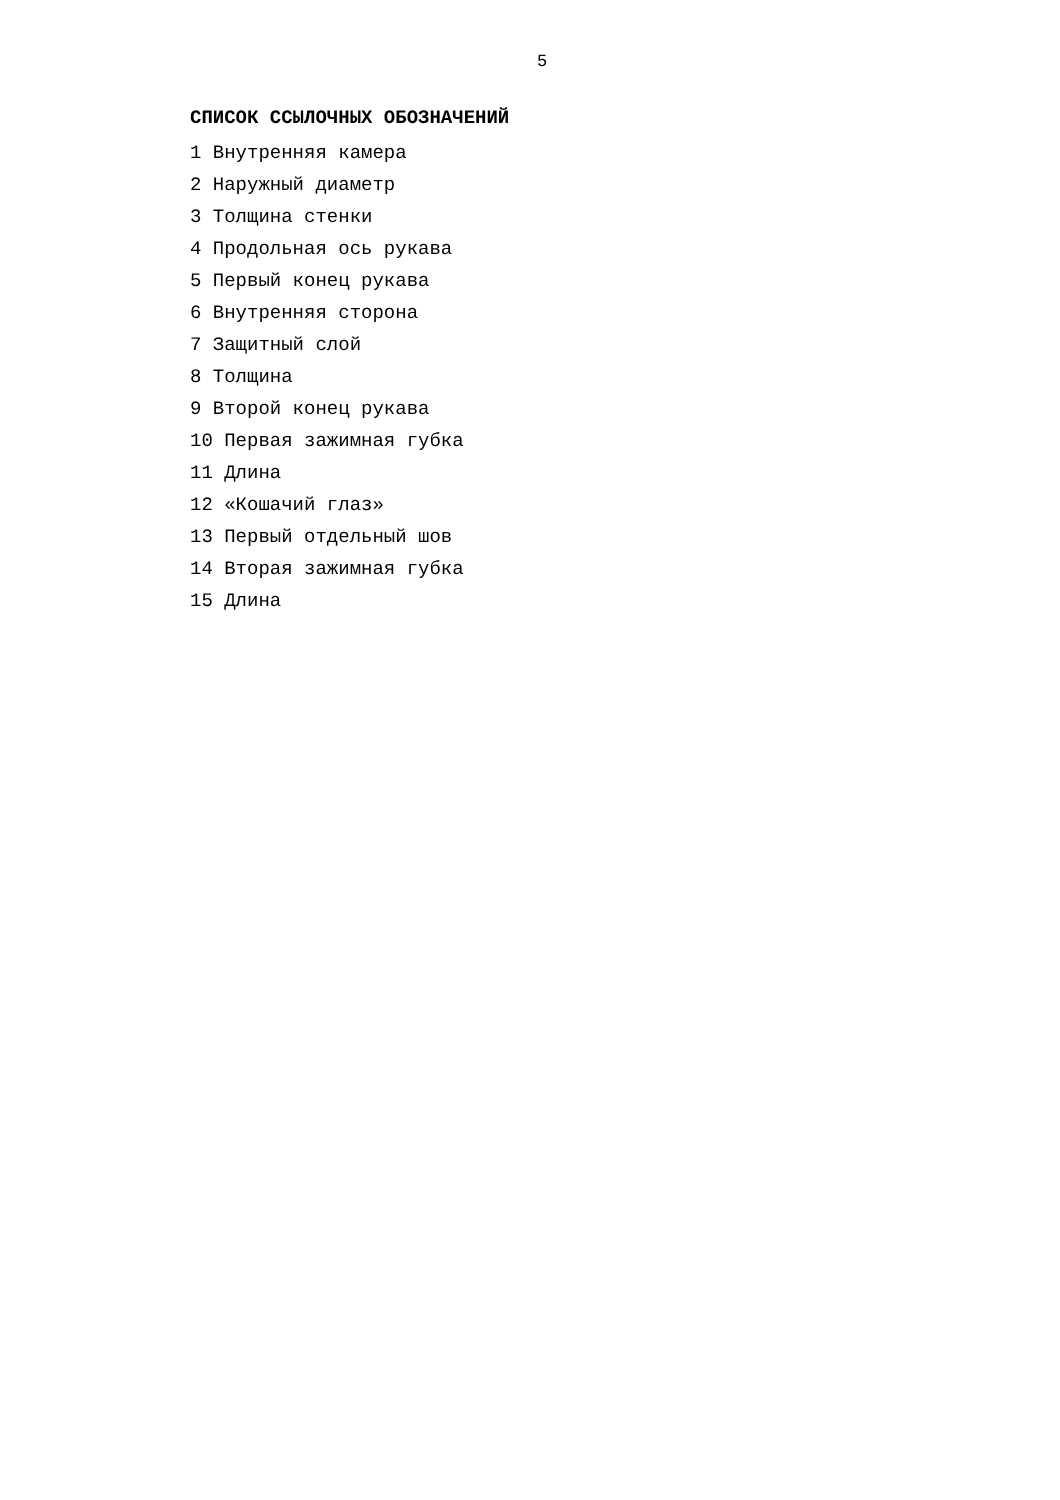5
СПИСОК ССЫЛОЧНЫХ ОБОЗНАЧЕНИЙ
1 Внутренняя камера
2 Наружный диаметр
3 Толщина стенки
4 Продольная ось рукава
5 Первый конец рукава
6 Внутренняя сторона
7 Защитный слой
8 Толщина
9 Второй конец рукава
10 Первая зажимная губка
11 Длина
12 «Кошачий глаз»
13 Первый отдельный шов
14 Вторая зажимная губка
15 Длина